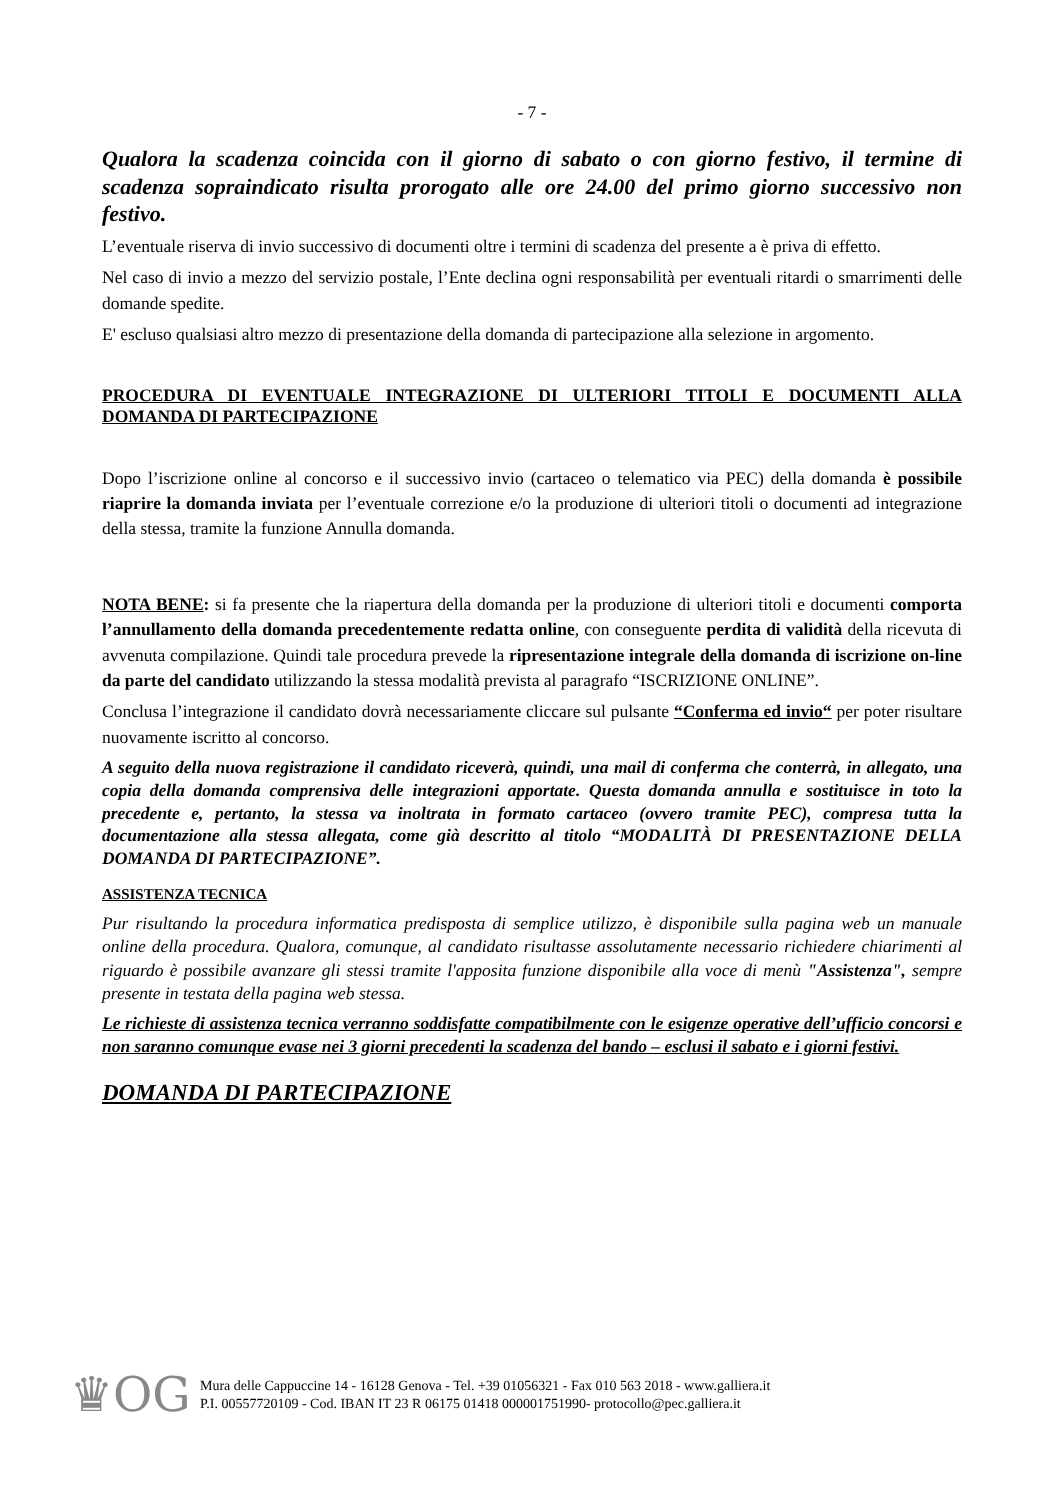- 7 -
Qualora la scadenza coincida con il giorno di sabato o con giorno festivo, il termine di scadenza sopraindicato risulta prorogato alle ore 24.00 del primo giorno successivo non festivo.
L’eventuale riserva di invio successivo di documenti oltre i termini di scadenza del presente a è priva di effetto.
Nel caso di invio a mezzo del servizio postale, l’Ente declina ogni responsabilità per eventuali ritardi o smarrimenti delle domande spedite.
E' escluso qualsiasi altro mezzo di presentazione della domanda di partecipazione alla selezione in argomento.
PROCEDURA DI EVENTUALE INTEGRAZIONE DI ULTERIORI TITOLI E DOCUMENTI ALLA DOMANDA DI PARTECIPAZIONE
Dopo l’iscrizione online al concorso e il successivo invio (cartaceo o telematico via PEC) della domanda è possibile riaprire la domanda inviata per l’eventuale correzione e/o la produzione di ulteriori titoli o documenti ad integrazione della stessa, tramite la funzione Annulla domanda.
NOTA BENE: si fa presente che la riapertura della domanda per la produzione di ulteriori titoli e documenti comporta l’annullamento della domanda precedentemente redatta online, con conseguente perdita di validità della ricevuta di avvenuta compilazione. Quindi tale procedura prevede la ripresentazione integrale della domanda di iscrizione on-line da parte del candidato utilizzando la stessa modalità prevista al paragrafo “ISCRIZIONE ONLINE”.
Conclusa l’integrazione il candidato dovrà necessariamente cliccare sul pulsante “Conferma ed invio“ per poter risultare nuovamente iscritto al concorso.
A seguito della nuova registrazione il candidato riceverà, quindi, una mail di conferma che conterrà, in allegato, una copia della domanda comprensiva delle integrazioni apportate. Questa domanda annulla e sostituisce in toto la precedente e, pertanto, la stessa va inoltrata in formato cartaceo (ovvero tramite PEC), compresa tutta la documentazione alla stessa allegata, come già descritto al titolo “MODALITÀ DI PRESENTAZIONE DELLA DOMANDA DI PARTECIPAZIONE”.
ASSISTENZA TECNICA
Pur risultando la procedura informatica predisposta di semplice utilizzo, è disponibile sulla pagina web un manuale online della procedura. Qualora, comunque, al candidato risultasse assolutamente necessario richiedere chiarimenti al riguardo è possibile avanzare gli stessi tramite l'apposita funzione disponibile alla voce di menù "Assistenza", sempre presente in testata della pagina web stessa.
Le richieste di assistenza tecnica verranno soddisfatte compatibilmente con le esigenze operative dell’ufficio concorsi e non saranno comunque evase nei 3 giorni precedenti la scadenza del bando – esclusi il sabato e i giorni festivi.
DOMANDA DI PARTECIPAZIONE
♛OG
Mura delle Cappuccine 14 - 16128 Genova - Tel. +39 01056321 - Fax 010 563 2018 - www.galliera.it
P.I. 00557720109 - Cod. IBAN IT 23 R 06175 01418 000001751990- protocollo@pec.galliera.it